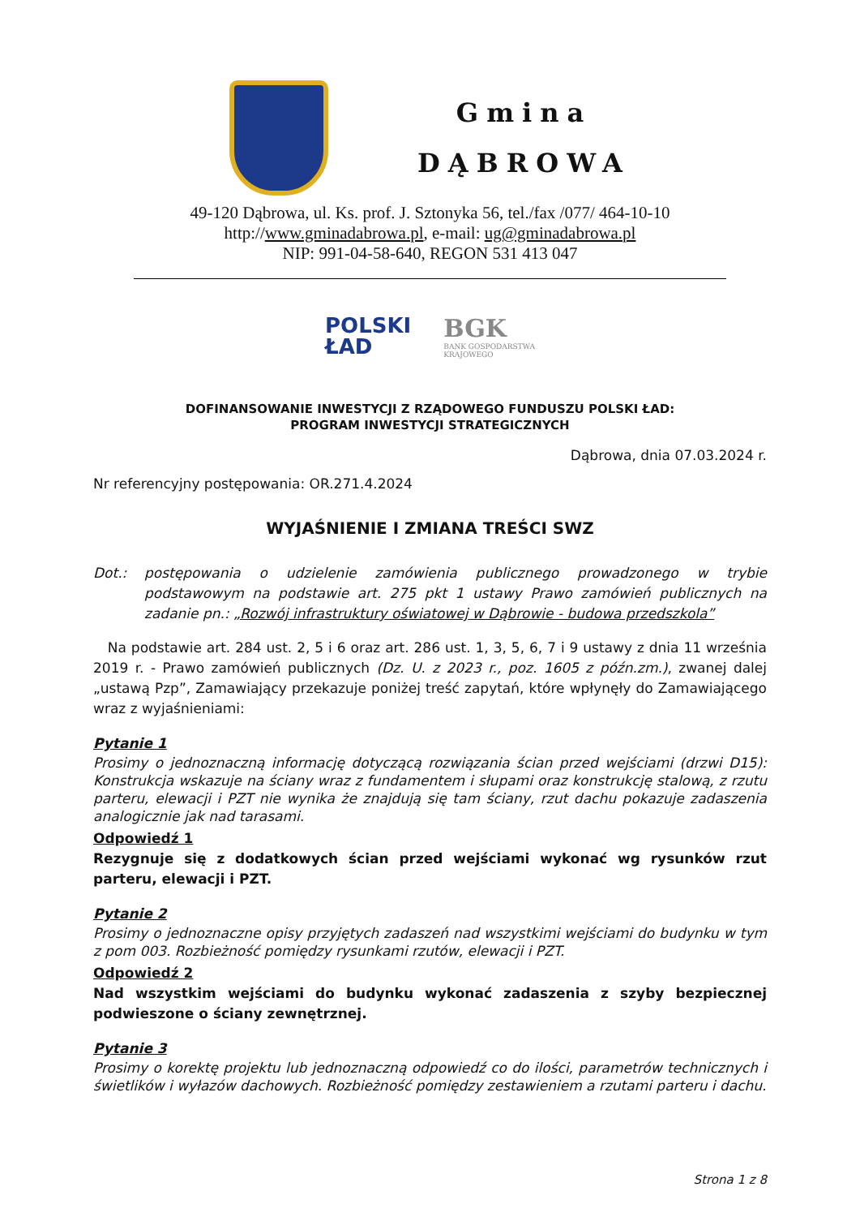Gmina
DĄBROWA
49-120 Dąbrowa, ul. Ks. prof. J. Sztonyka 56, tel./fax /077/ 464-10-10
http://www.gminadabrowa.pl, e-mail: ug@gminadabrowa.pl
NIP: 991-04-58-640, REGON 531 413 047
POLSKI
ŁAD
BGK
BANK GOSPODARSTWA
KRAJOWEGO
DOFINANSOWANIE INWESTYCJI Z RZĄDOWEGO FUNDUSZU POLSKI ŁAD:
PROGRAM INWESTYCJI STRATEGICZNYCH
Dąbrowa, dnia 07.03.2024 r.
Nr referencyjny postępowania: OR.271.4.2024
WYJAŚNIENIE I ZMIANA TREŚCI SWZ
Dot.: postępowania o udzielenie zamówienia publicznego prowadzonego w trybie podstawowym na podstawie art. 275 pkt 1 ustawy Prawo zamówień publicznych na zadanie pn.: „Rozwój infrastruktury oświatowej w Dąbrowie - budowa przedszkola”
Na podstawie art. 284 ust. 2, 5 i 6 oraz art. 286 ust. 1, 3, 5, 6, 7 i 9 ustawy z dnia 11 września 2019 r. - Prawo zamówień publicznych (Dz. U. z 2023 r., poz. 1605 z późn.zm.), zwanej dalej „ustawą Pzp”, Zamawiający przekazuje poniżej treść zapytań, które wpłynęły do Zamawiającego wraz z wyjaśnieniami:
Pytanie 1
Prosimy o jednoznaczną informację dotyczącą rozwiązania ścian przed wejściami (drzwi D15): Konstrukcja wskazuje na ściany wraz z fundamentem i słupami oraz konstrukcję stalową, z rzutu parteru, elewacji i PZT nie wynika że znajdują się tam ściany, rzut dachu pokazuje zadaszenia analogicznie jak nad tarasami.
Odpowiedź 1
Rezygnuje się z dodatkowych ścian przed wejściami wykonać wg rysunków rzut parteru, elewacji i PZT.
Pytanie 2
Prosimy o jednoznaczne opisy przyjętych zadaszeń nad wszystkimi wejściami do budynku w tym z pom 003. Rozbieżność pomiędzy rysunkami rzutów, elewacji i PZT.
Odpowiedź 2
Nad wszystkim wejściami do budynku wykonać zadaszenia z szyby bezpiecznej podwieszone o ściany zewnętrznej.
Pytanie 3
Prosimy o korektę projektu lub jednoznaczną odpowiedź co do ilości, parametrów technicznych i świetlików i wyłazów dachowych. Rozbieżność pomiędzy zestawieniem a rzutami parteru i dachu.
Strona 1 z 8